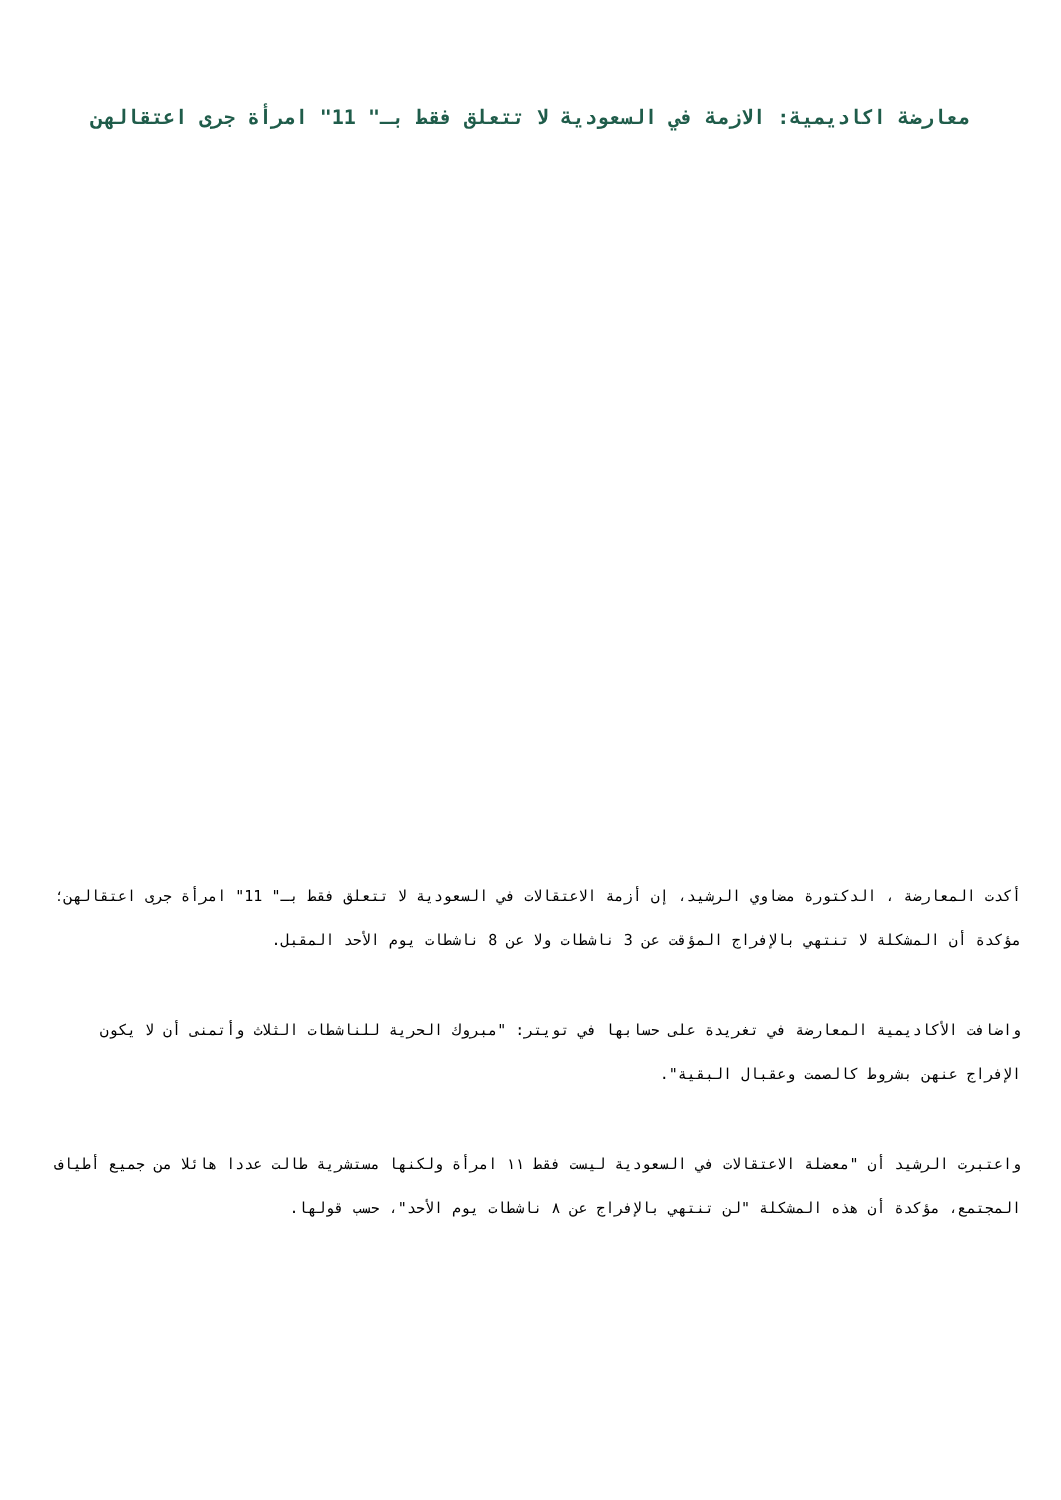معارضة اكاديمية: الازمة في السعودية لا تتعلق فقط بـ" 11" امرأة جرى اعتقالهن
أكدت المعارضة ، الدكتورة مضاوي الرشيد، إن أزمة الاعتقالات في السعودية لا تتعلق فقط بـ" 11" امرأة جرى اعتقالهن؛ مؤكدة أن المشكلة لا تنتهي بالإفراج المؤقت عن 3 ناشطات ولا عن 8 ناشطات يوم الأحد المقبل.
واضافت الأكاديمية المعارضة في تغريدة على حسابها في تويتر: "مبروك الحرية للناشطات الثلاث وأتمنى أن لا يكون الإفراج عنهن بشروط كالصمت وعقبال البقية".
واعتبرت الرشيد أن "معضلة الاعتقالات في السعودية ليست فقط ١١ امرأة ولكنها مستشرية طالت عددا هائلا من جميع أطياف المجتمع، مؤكدة أن هذه المشكلة "لن تنتهي بالإفراج عن ٨ ناشطات يوم الأحد"، حسب قولها.